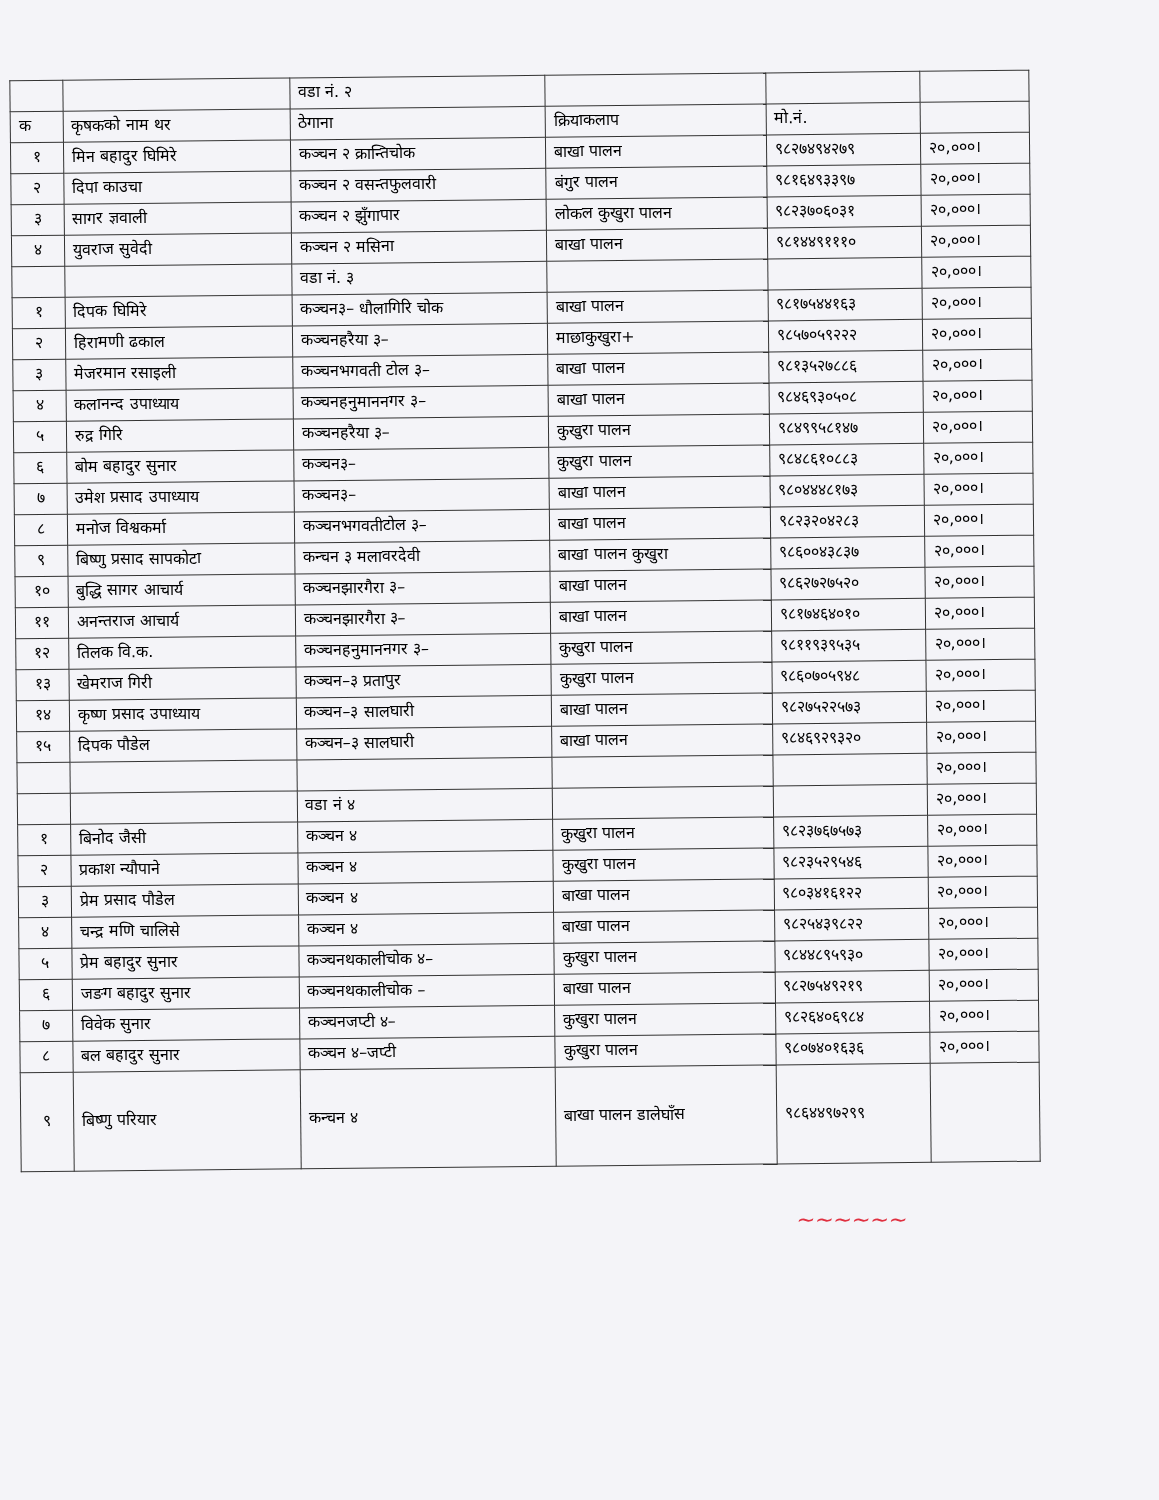| | | वडा नं. २ | | | |
| क | कृषकको नाम थर | ठेगाना | क्रियाकलाप | मो.नं. | |
| १ | मिन बहादुर घिमिरे | कञ्चन २ क्रान्तिचोक | बाखा पालन | ९८२७४९४२७९ | २०,०००। |
| २ | दिपा काउचा | कञ्चन २ वसन्तफुलवारी | बंगुर पालन | ९८१६४९३३९७ | २०,०००। |
| ३ | सागर ज्ञवाली | कञ्चन २ झुँगापार | लोकल कुखुरा पालन | ९८२३७०६०३१ | २०,०००। |
| ४ | युवराज सुवेदी | कञ्चन २ मसिना | बाखा पालन | ९८१४४९१११० | २०,०००। |
| | | वडा नं. ३ | | | २०,०००। |
| १ | दिपक घिमिरे | कञ्चन३– धौलागिरि चोक | बाखा पालन | ९८१७५४४१६३ | २०,०००। |
| २ | हिरामणी ढकाल | कञ्चनहरैया ३– | माछाकुखुरा+ | ९८५७०५९२२२ | २०,०००। |
| ३ | मेजरमान रसाइली | कञ्चनभगवती टोल ३– | बाखा पालन | ९८१३५२७८८६ | २०,०००। |
| ४ | कलानन्द उपाध्याय | कञ्चनहनुमाननगर ३– | बाखा पालन | ९८४६९३०५०८ | २०,०००। |
| ५ | रुद्र गिरि | कञ्चनहरैया ३– | कुखुरा पालन | ९८४९९५८१४७ | २०,०००। |
| ६ | बोम बहादुर सुनार | कञ्चन३– | कुखुरा पालन | ९८४८६१०८८३ | २०,०००। |
| ७ | उमेश प्रसाद उपाध्याय | कञ्चन३– | बाखा पालन | ९८०४४४८१७३ | २०,०००। |
| ८ | मनोज विश्वकर्मा | कञ्चनभगवतीटोल ३– | बाखा पालन | ९८२३२०४२८३ | २०,०००। |
| ९ | बिष्णु प्रसाद सापकोटा | कन्चन ३ मलावरदेवी | बाखा पालन कुखुरा | ९८६००४३८३७ | २०,०००। |
| १० | बुद्धि सागर आचार्य | कञ्चनझारगैरा ३– | बाखा पालन | ९८६२७२७५२० | २०,०००। |
| ११ | अनन्तराज आचार्य | कञ्चनझारगैरा ३– | बाखा पालन | ९८१७४६४०१० | २०,०००। |
| १२ | तिलक वि.क. | कञ्चनहनुमाननगर ३– | कुखुरा पालन | ९८११९३९५३५ | २०,०००। |
| १३ | खेमराज गिरी | कञ्चन–३ प्रतापुर | कुखुरा पालन | ९८६०७०५९४८ | २०,०००। |
| १४ | कृष्ण प्रसाद उपाध्याय | कञ्चन–३ सालघारी | बाखा पालन | ९८२७५२२५७३ | २०,०००। |
| १५ | दिपक पौडेल | कञ्चन–३ सालघारी | बाखा पालन | ९८४६९२९३२० | २०,०००। |
| | | | | | २०,०००। |
| | | वडा नं ४ | | | २०,०००। |
| १ | बिनोद जैसी | कञ्चन ४ | कुखुरा पालन | ९८२३७६७५७३ | २०,०००। |
| २ | प्रकाश न्यौपाने | कञ्चन ४ | कुखुरा पालन | ९८२३५२९५४६ | २०,०००। |
| ३ | प्रेम प्रसाद पौडेल | कञ्चन ४ | बाखा पालन | ९८०३४१६१२२ | २०,०००। |
| ४ | चन्द्र मणि चालिसे | कञ्चन ४ | बाखा पालन | ९८२५४३९८२२ | २०,०००। |
| ५ | प्रेम बहादुर सुनार | कञ्चनथकालीचोक ४– | कुखुरा पालन | ९८४४८९५९३० | २०,०००। |
| ६ | जङग बहादुर सुनार | कञ्चनथकालीचोक – | बाखा पालन | ९८२७५४९२१९ | २०,०००। |
| ७ | विवेक सुनार | कञ्चनजप्टी ४– | कुखुरा पालन | ९८२६४०६९८४ | २०,०००। |
| ८ | बल बहादुर सुनार | कञ्चन ४–जप्टी | कुखुरा पालन | ९८०७४०१६३६ | २०,०००। |
| ९ | बिष्णु परियार | कन्चन ४ | बाखा पालन डालेघाँस | ९८६४४९७२९९ | |
~~~~~~